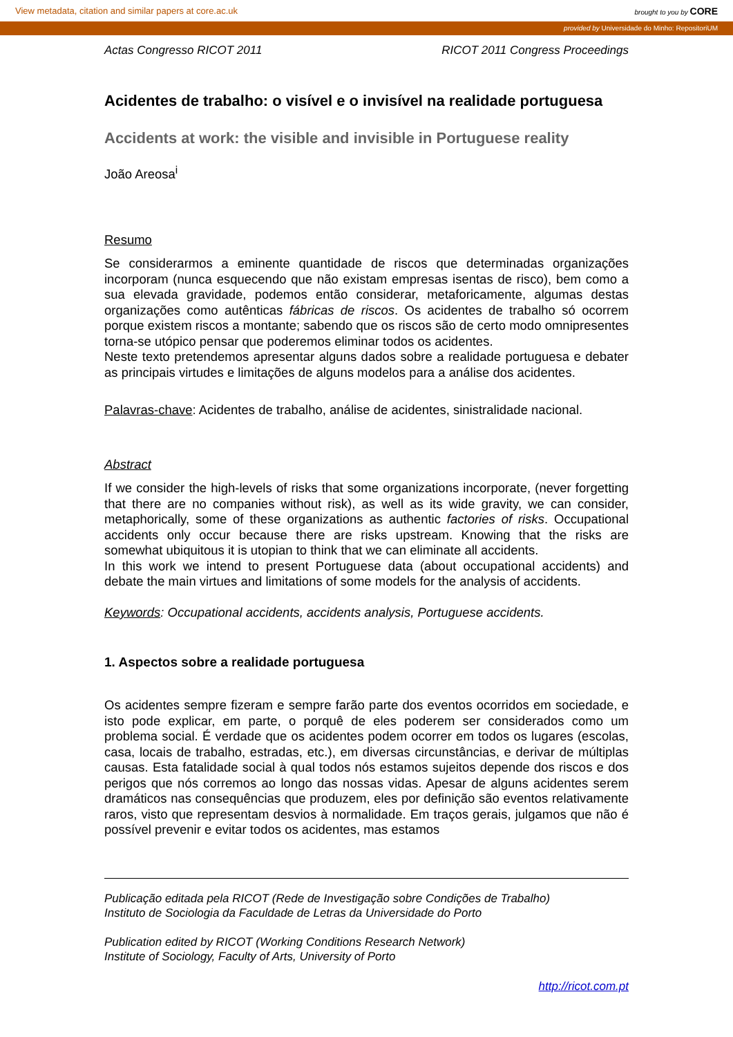View metadata, citation and similar papers at core.ac.uk brought to you by CORE
provided by Universidade do Minho: RepositoriUM
Actas Congresso RICOT 2011 RICOT 2011 Congress Proceedings
Acidentes de trabalho: o visível e o invisível na realidade portuguesa
Accidents at work: the visible and invisible in Portuguese reality
João Areosa<sup>i</sup>
Resumo
Se considerarmos a eminente quantidade de riscos que determinadas organizações incorporam (nunca esquecendo que não existam empresas isentas de risco), bem como a sua elevada gravidade, podemos então considerar, metaforicamente, algumas destas organizações como autênticas fábricas de riscos. Os acidentes de trabalho só ocorrem porque existem riscos a montante; sabendo que os riscos são de certo modo omnipresentes torna-se utópico pensar que poderemos eliminar todos os acidentes.
Neste texto pretendemos apresentar alguns dados sobre a realidade portuguesa e debater as principais virtudes e limitações de alguns modelos para a análise dos acidentes.
Palavras-chave: Acidentes de trabalho, análise de acidentes, sinistralidade nacional.
Abstract
If we consider the high-levels of risks that some organizations incorporate, (never forgetting that there are no companies without risk), as well as its wide gravity, we can consider, metaphorically, some of these organizations as authentic factories of risks. Occupational accidents only occur because there are risks upstream. Knowing that the risks are somewhat ubiquitous it is utopian to think that we can eliminate all accidents.
In this work we intend to present Portuguese data (about occupational accidents) and debate the main virtues and limitations of some models for the analysis of accidents.
Keywords: Occupational accidents, accidents analysis, Portuguese accidents.
1. Aspectos sobre a realidade portuguesa
Os acidentes sempre fizeram e sempre farão parte dos eventos ocorridos em sociedade, e isto pode explicar, em parte, o porquê de eles poderem ser considerados como um problema social. É verdade que os acidentes podem ocorrer em todos os lugares (escolas, casa, locais de trabalho, estradas, etc.), em diversas circunstâncias, e derivar de múltiplas causas. Esta fatalidade social à qual todos nós estamos sujeitos depende dos riscos e dos perigos que nós corremos ao longo das nossas vidas. Apesar de alguns acidentes serem dramáticos nas consequências que produzem, eles por definição são eventos relativamente raros, visto que representam desvios à normalidade. Em traços gerais, julgamos que não é possível prevenir e evitar todos os acidentes, mas estamos
Publicação editada pela RICOT (Rede de Investigação sobre Condições de Trabalho)
Instituto de Sociologia da Faculdade de Letras da Universidade do Porto
Publication edited by RICOT (Working Conditions Research Network)
Institute of Sociology, Faculty of Arts, University of Porto
http://ricot.com.pt